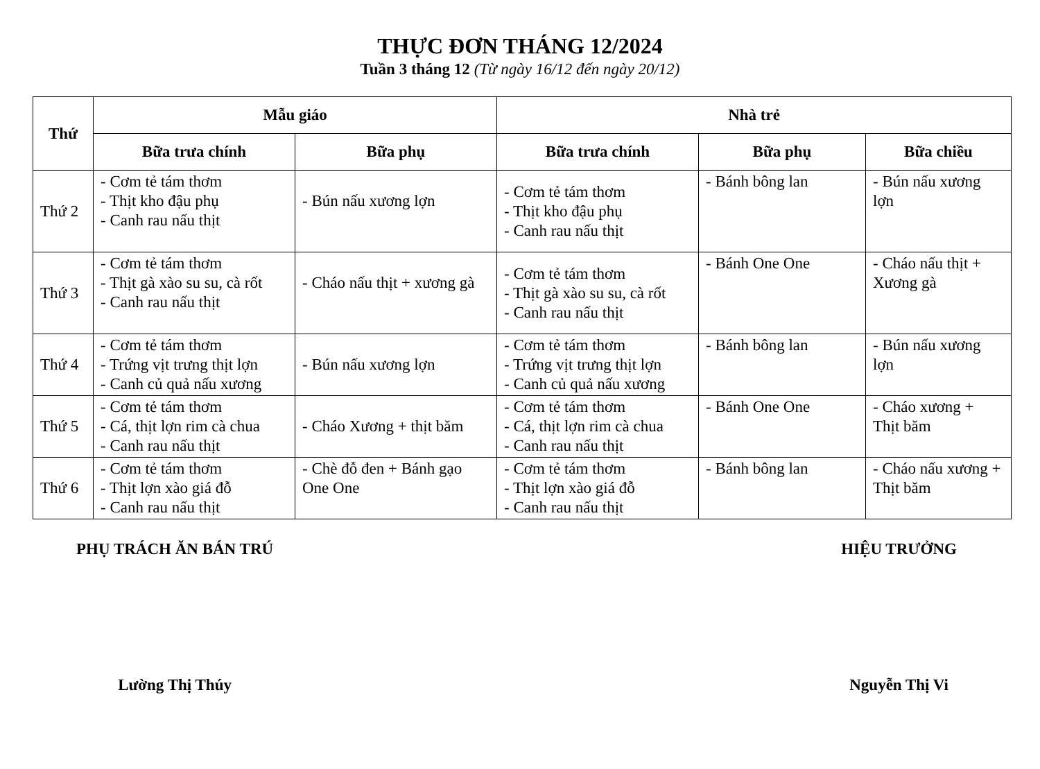THỰC ĐƠN THÁNG 12/2024
Tuần 3 tháng 12 (Từ ngày 16/12 đến ngày 20/12)
| Thứ | Mẫu giáo | | Nhà trẻ | | |
| --- | --- | --- | --- | --- | --- |
| | Bữa trưa chính | Bữa phụ | Bữa trưa chính | Bữa phụ | Bữa chiều |
| Thứ 2 | - Cơm tẻ tám thơm - Thịt kho đậu phụ - Canh rau nấu thịt | - Bún nấu xương lợn | - Cơm tẻ tám thơm - Thịt kho đậu phụ - Canh rau nấu thịt | - Bánh bông lan | - Bún nấu xương lợn |
| Thứ 3 | - Cơm tẻ tám thơm - Thịt gà xào su su, cà rốt - Canh rau nấu thịt | - Cháo nấu thịt + xương gà | - Cơm tẻ tám thơm - Thịt gà xào su su, cà rốt - Canh rau nấu thịt | - Bánh One One | - Cháo nấu thịt + Xương gà |
| Thứ 4 | - Cơm tẻ tám thơm - Trứng vịt trưng thịt lợn - Canh củ quả nấu xương | - Bún nấu xương lợn | - Cơm tẻ tám thơm - Trứng vịt trưng thịt lợn - Canh củ quả nấu xương | - Bánh bông lan | - Bún nấu xương lợn |
| Thứ 5 | - Cơm tẻ tám thơm - Cá, thịt lợn rim cà chua - Canh rau nấu thịt | - Cháo Xương + thịt băm | - Cơm tẻ tám thơm - Cá, thịt lợn rim cà chua - Canh rau nấu thịt | - Bánh One One | - Cháo xương + Thịt băm |
| Thứ 6 | - Cơm tẻ tám thơm - Thịt lợn xào giá đỗ - Canh rau nấu thịt | - Chè đỗ đen + Bánh gạo One One | - Cơm tẻ tám thơm - Thịt lợn xào giá đỗ - Canh rau nấu thịt | - Bánh bông lan | - Cháo nấu xương + Thịt băm |
PHỤ TRÁCH ĂN BÁN TRÚ
Lường Thị Thúy
HIỆU TRƯỞNG
Nguyễn Thị Vi